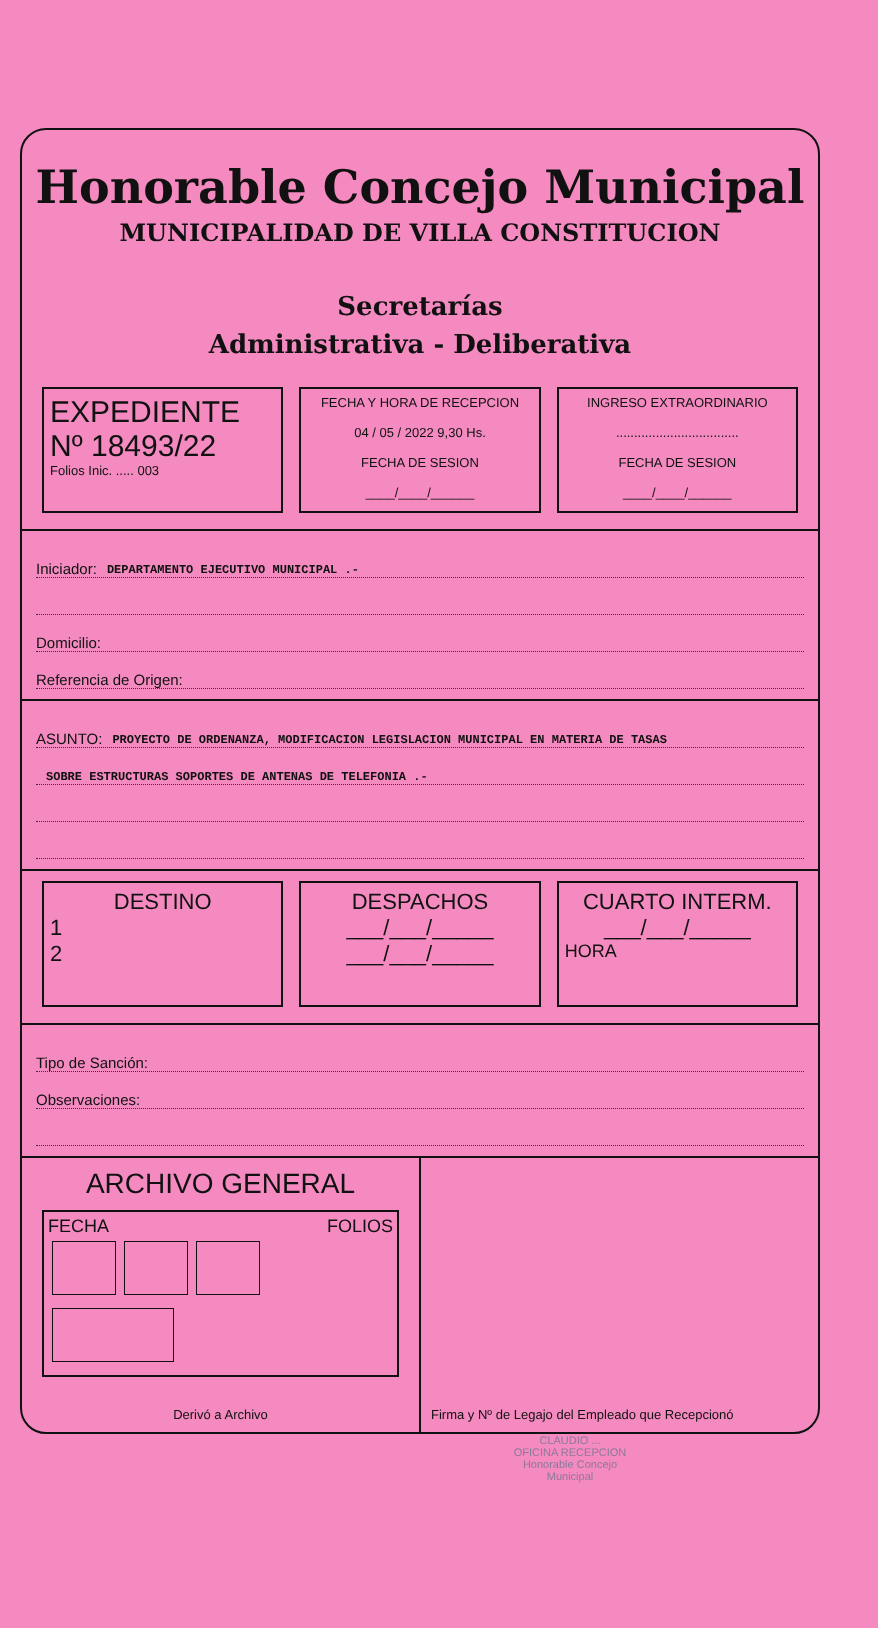Honorable Concejo Municipal
MUNICIPALIDAD DE VILLA CONSTITUCION
Secretarías
Administrativa - Deliberativa
EXPEDIENTE
Nº 18493/22
Folios Inic. ..... 003
FECHA Y HORA DE RECEPCION
04 / 05 / 2022 9,30 Hs.
FECHA DE SESION
____/____/______
INGRESO EXTRAORDINARIO
..................................
FECHA DE SESION
____/____/______
Iniciador: DEPARTAMENTO EJECUTIVO MUNICIPAL .-
Domicilio:
Referencia de Origen:
ASUNTO: PROYECTO DE ORDENANZA, MODIFICACION LEGISLACION MUNICIPAL EN MATERIA DE TASAS
SOBRE ESTRUCTURAS SOPORTES DE ANTENAS DE TELEFONIA .-
DESTINO
1
2
DESPACHOS
___/___/_____
___/___/_____
CUARTO INTERM.
___/___/_____
HORA
Tipo de Sanción:
Observaciones:
ARCHIVO GENERAL
FECHA FOLIOS
Derivó a Archivo
Firma y Nº de Legajo del Empleado que Recepcionó
CLAUDIO ...
OFICINA RECEPCION
Honorable Concejo Municipal